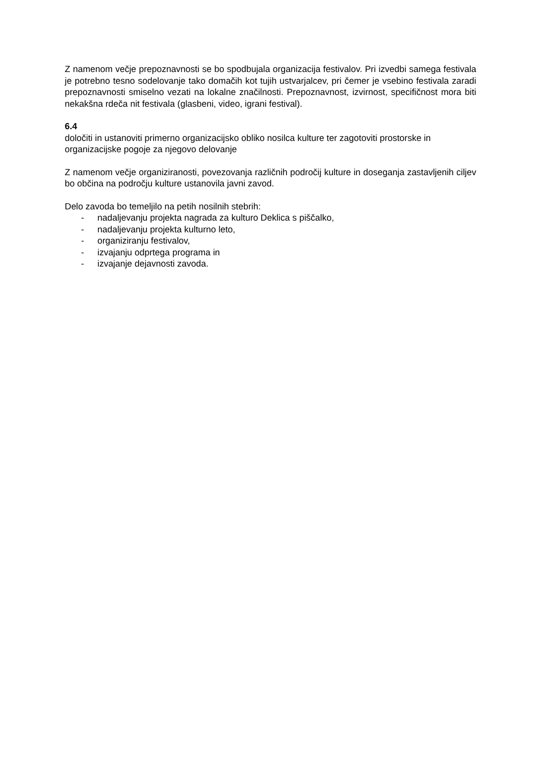Z namenom večje prepoznavnosti se bo spodbujala organizacija festivalov. Pri izvedbi samega festivala je potrebno tesno sodelovanje tako domačih kot tujih ustvarjalcev, pri čemer je vsebino festivala zaradi prepoznavnosti smiselno vezati na lokalne značilnosti. Prepoznavnost, izvirnost, specifičnost mora biti nekakšna rdeča nit festivala (glasbeni, video, igrani festival).
6.4
določiti in ustanoviti primerno organizacijsko obliko nosilca kulture ter zagotoviti prostorske in organizacijske pogoje za njegovo delovanje
Z namenom večje organiziranosti, povezovanja različnih področij kulture in doseganja zastavljenih ciljev bo občina na področju kulture ustanovila javni zavod.
Delo zavoda bo temeljilo na petih nosilnih stebrih:
- nadaljevanju projekta nagrada za kulturo Deklica s piščalko,
- nadaljevanju projekta kulturno leto,
- organiziranju festivalov,
- izvajanju odprtega programa in
- izvajanje dejavnosti zavoda.